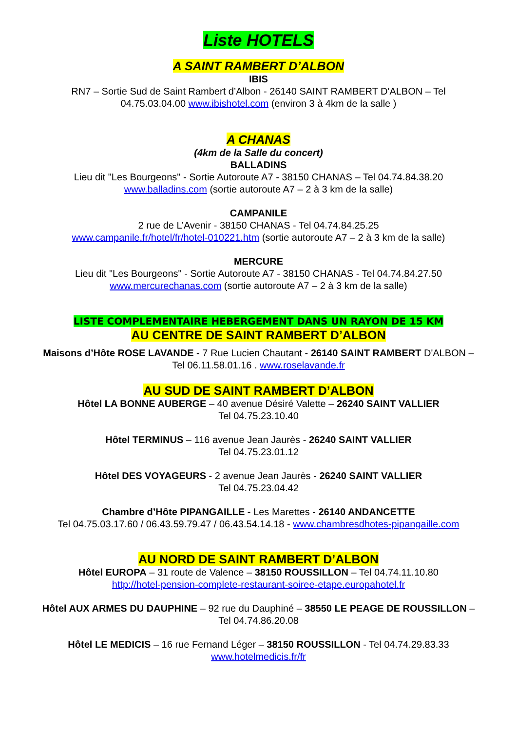Liste HOTELS
A SAINT RAMBERT D’ALBON
IBIS
RN7 – Sortie Sud de Saint Rambert d’Albon - 26140 SAINT RAMBERT D'ALBON – Tel 04.75.03.04.00 www.ibishotel.com (environ 3 à 4km de la salle )
A CHANAS
(4km de la Salle du concert)
BALLADINS
Lieu dit "Les Bourgeons" - Sortie Autoroute A7 - 38150 CHANAS – Tel 04.74.84.38.20
www.balladins.com (sortie autoroute A7 – 2 à 3 km de la salle)
CAMPANILE
2 rue de L’Avenir - 38150 CHANAS - Tel 04.74.84.25.25
www.campanile.fr/hotel/fr/hotel-010221.htm (sortie autoroute A7 – 2 à 3 km de la salle)
MERCURE
Lieu dit "Les Bourgeons" - Sortie Autoroute A7 - 38150 CHANAS - Tel 04.74.84.27.50
www.mercurechanas.com (sortie autoroute A7 – 2 à 3 km de la salle)
LISTE COMPLEMENTAIRE HEBERGEMENT DANS UN RAYON DE 15 KM
AU CENTRE DE SAINT RAMBERT D’ALBON
Maisons d’Hôte ROSE LAVANDE - 7 Rue Lucien Chautant - 26140 SAINT RAMBERT D'ALBON – Tel 06.11.58.01.16 . www.roselavande.fr
AU SUD DE SAINT RAMBERT D’ALBON
Hôtel LA BONNE AUBERGE – 40 avenue Désiré Valette – 26240 SAINT VALLIER
Tel 04.75.23.10.40
Hôtel TERMINUS – 116 avenue Jean Jaurès - 26240 SAINT VALLIER
Tel 04.75.23.01.12
Hôtel DES VOYAGEURS - 2 avenue Jean Jaurès - 26240 SAINT VALLIER
Tel 04.75.23.04.42
Chambre d’Hôte PIPANGAILLE - Les Marettes - 26140 ANDANCETTE
Tel 04.75.03.17.60 / 06.43.59.79.47 / 06.43.54.14.18 - www.chambresdhotes-pipangaille.com
AU NORD DE SAINT RAMBERT D’ALBON
Hôtel EUROPA – 31 route de Valence – 38150 ROUSSILLON – Tel 04.74.11.10.80
http://hotel-pension-complete-restaurant-soiree-etape.europahotel.fr
Hôtel AUX ARMES DU DAUPHINE – 92 rue du Dauphiné – 38550 LE PEAGE DE ROUSSILLON – Tel 04.74.86.20.08
Hôtel LE MEDICIS – 16 rue Fernand Léger – 38150 ROUSSILLON - Tel 04.74.29.83.33
www.hotelmedicis.fr/fr